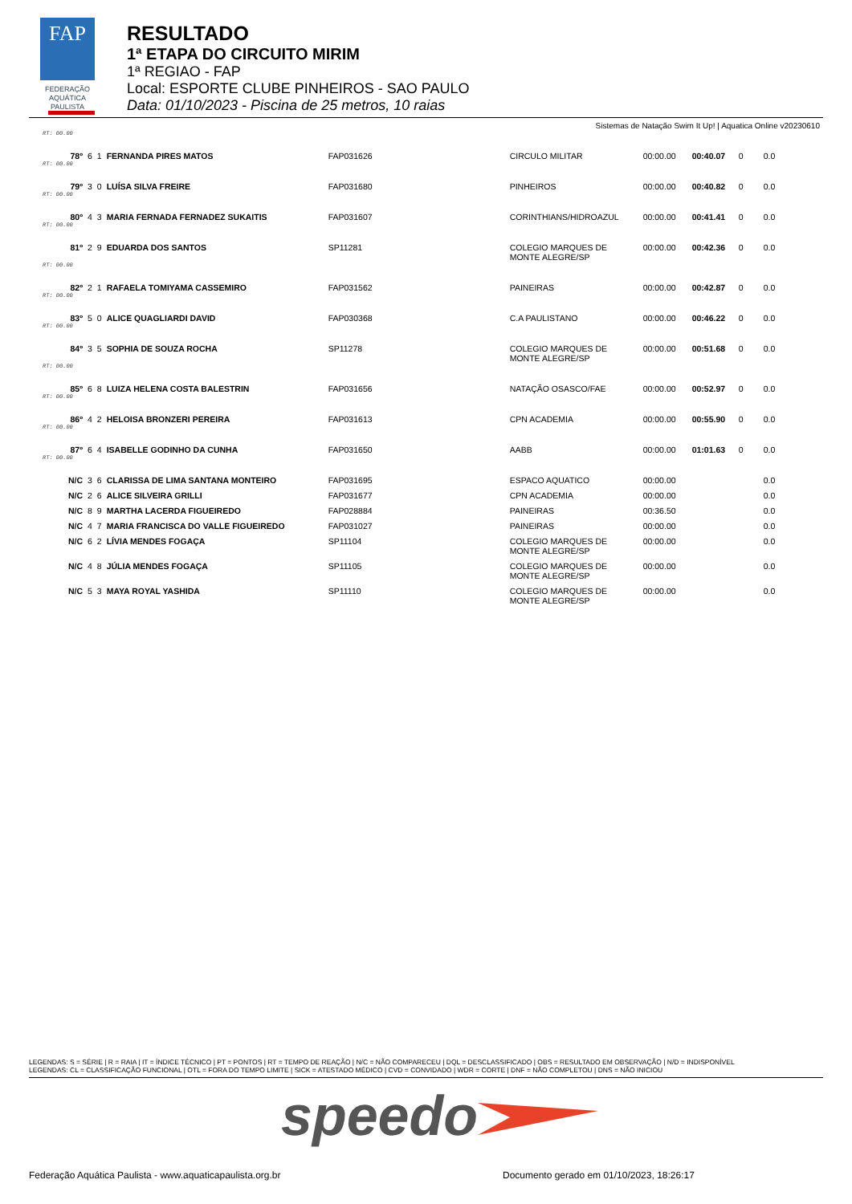FAP
FEDERAÇÃO
AQUÁTICA
PAULISTA
RESULTADO
1ª ETAPA DO CIRCUITO MIRIM
1ª REGIAO - FAP
Local: ESPORTE CLUBE PINHEIROS - SAO PAULO
Data: 01/10/2023 - Piscina de 25 metros, 10 raias
Sistemas de Natação Swim It Up! | Aquatica Online v20230610
| RT: 00.00 | | | | | | | | | |
| 78º | 6 | 1 | FERNANDA PIRES MATOS | FAP031626 | CIRCULO MILITAR | 00:00.00 | 00:40.07 | 0 | 0.0 |
| RT: 00.00 | | | | | | | | | |
| 79º | 3 | 0 | LUÍSA SILVA FREIRE | FAP031680 | PINHEIROS | 00:00.00 | 00:40.82 | 0 | 0.0 |
| RT: 00.00 | | | | | | | | | |
| 80º | 4 | 3 | MARIA FERNADA FERNADEZ SUKAITIS | FAP031607 | CORINTHIANS/HIDROAZUL | 00:00.00 | 00:41.41 | 0 | 0.0 |
| RT: 00.00 | | | | | | | | | |
| 81º | 2 | 9 | EDUARDA DOS SANTOS | SP11281 | COLEGIO MARQUES DE MONTE ALEGRE/SP | 00:00.00 | 00:42.36 | 0 | 0.0 |
| RT: 00.00 | | | | | | | | | |
| 82º | 2 | 1 | RAFAELA TOMIYAMA CASSEMIRO | FAP031562 | PAINEIRAS | 00:00.00 | 00:42.87 | 0 | 0.0 |
| RT: 00.00 | | | | | | | | | |
| 83º | 5 | 0 | ALICE QUAGLIARDI DAVID | FAP030368 | C.A PAULISTANO | 00:00.00 | 00:46.22 | 0 | 0.0 |
| RT: 00.00 | | | | | | | | | |
| 84º | 3 | 5 | SOPHIA DE SOUZA ROCHA | SP11278 | COLEGIO MARQUES DE MONTE ALEGRE/SP | 00:00.00 | 00:51.68 | 0 | 0.0 |
| RT: 00.00 | | | | | | | | | |
| 85º | 6 | 8 | LUIZA HELENA COSTA BALESTRIN | FAP031656 | NATAÇÃO OSASCO/FAE | 00:00.00 | 00:52.97 | 0 | 0.0 |
| RT: 00.00 | | | | | | | | | |
| 86º | 4 | 2 | HELOISA BRONZERI PEREIRA | FAP031613 | CPN ACADEMIA | 00:00.00 | 00:55.90 | 0 | 0.0 |
| RT: 00.00 | | | | | | | | | |
| 87º | 6 | 4 | ISABELLE GODINHO DA CUNHA | FAP031650 | AABB | 00:00.00 | 01:01.63 | 0 | 0.0 |
| RT: 00.00 | | | | | | | | | |
| N/C | 3 | 6 | CLARISSA DE LIMA SANTANA MONTEIRO | FAP031695 | ESPACO AQUATICO | 00:00.00 | | | 0.0 |
| N/C | 2 | 6 | ALICE SILVEIRA GRILLI | FAP031677 | CPN ACADEMIA | 00:00.00 | | | 0.0 |
| N/C | 8 | 9 | MARTHA LACERDA FIGUEIREDO | FAP028884 | PAINEIRAS | 00:36.50 | | | 0.0 |
| N/C | 4 | 7 | MARIA FRANCISCA DO VALLE FIGUEIREDO | FAP031027 | PAINEIRAS | 00:00.00 | | | 0.0 |
| N/C | 6 | 2 | LÍVIA MENDES FOGAÇA | SP11104 | COLEGIO MARQUES DE MONTE ALEGRE/SP | 00:00.00 | | | 0.0 |
| N/C | 4 | 8 | JÚLIA MENDES FOGAÇA | SP11105 | COLEGIO MARQUES DE MONTE ALEGRE/SP | 00:00.00 | | | 0.0 |
| N/C | 5 | 3 | MAYA ROYAL YASHIDA | SP11110 | COLEGIO MARQUES DE MONTE ALEGRE/SP | 00:00.00 | | | 0.0 |
LEGENDAS: S = SÉRIE | R = RAIA | IT = ÍNDICE TÉCNICO | PT = PONTOS | RT = TEMPO DE REAÇÃO | N/C = NÃO COMPARECEU | DQL = DESCLASSIFICADO | OBS = RESULTADO EM OBSERVAÇÃO | N/D = INDISPONÍVEL
LEGENDAS: CL = CLASSIFICAÇÃO FUNCIONAL | OTL = FORA DO TEMPO LIMITE | SICK = ATESTADO MÉDICO | CVD = CONVIDADO | WDR = CORTE | DNF = NÃO COMPLETOU | DNS = NÃO INICIOU
speedo
Federação Aquática Paulista - www.aquaticapaulista.org.br Documento gerado em 01/10/2023, 18:26:17